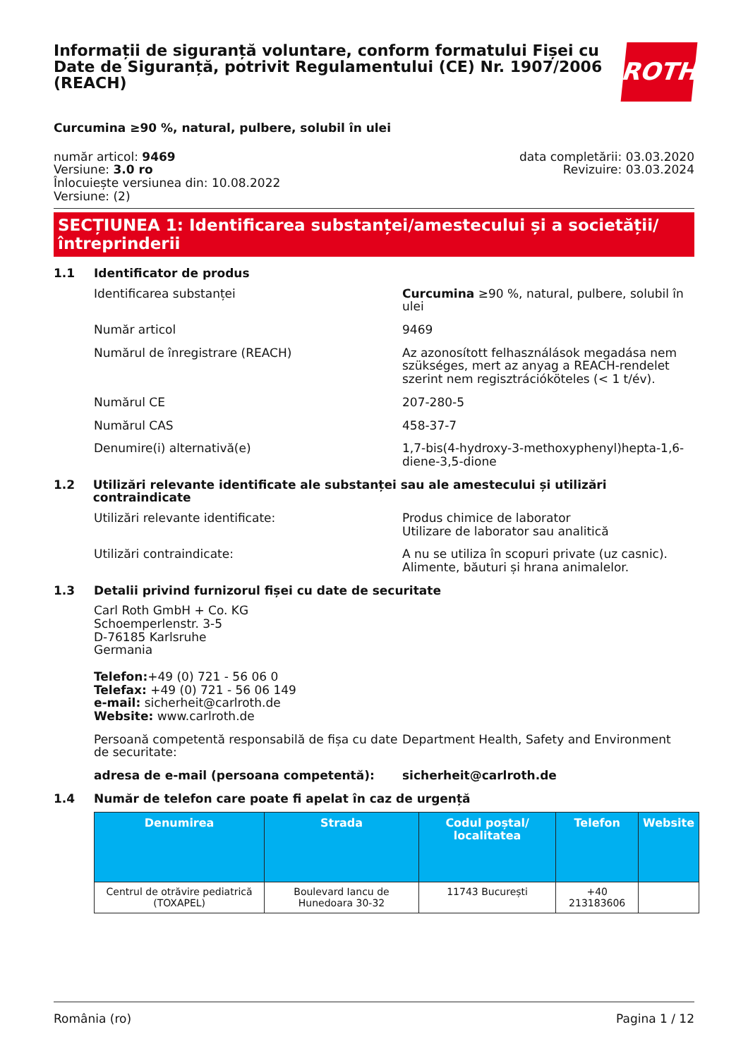Informații de siguranță voluntare, conform formatului Fișei cu Date de Siguranță, potrivit Regulamentului (CE) Nr. 1907/2006 (REACH)
ROTH
Curcumina ≥90 %, natural, pulbere, solubil în ulei
număr articol: 9469
Versiune: 3.0 ro
Înlocuiește versiunea din: 10.08.2022
Versiune: (2)
data completării: 03.03.2020
Revizuire: 03.03.2024
SECȚIUNEA 1: Identificarea substanței/amestecului și a societății/ întreprinderii
1.1 Identificator de produs
Identificarea substanței Curcumina ≥90 %, natural, pulbere, solubil în ulei
Număr articol 9469
Numărul de înregistrare (REACH) Az azonosított felhasználások megadása nem szükséges, mert az anyag a REACH-rendelet szerint nem regisztrációköteles (< 1 t/év).
Numărul CE 207-280-5
Numărul CAS 458-37-7
Denumire(i) alternativă(e) 1,7-bis(4-hydroxy-3-methoxyphenyl)hepta-1,6-diene-3,5-dione
1.2 Utilizări relevante identificate ale substanței sau ale amestecului și utilizări contraindicate
Utilizări relevante identificate: Produs chimice de laborator
Utilizare de laborator sau analitică
Utilizări contraindicate: A nu se utiliza în scopuri private (uz casnic).
Alimente, băuturi și hrana animalelor.
1.3 Detalii privind furnizorul fișei cu date de securitate
Carl Roth GmbH + Co. KG
Schoemperlenstr. 3-5
D-76185 Karlsruhe
Germania
Telefon:+49 (0) 721 - 56 06 0
Telefax: +49 (0) 721 - 56 06 149
e-mail: sicherheit@carlroth.de
Website: www.carlroth.de
Persoană competentă responsabilă de fișa cu date de securitate:
Department Health, Safety and Environment
adresa de e-mail (persoana competentă): sicherheit@carlroth.de
1.4 Număr de telefon care poate fi apelat în caz de urgență
| Denumirea | Strada | Codul poștal/ localitatea | Telefon | Website |
| --- | --- | --- | --- | --- |
| Centrul de otrăvire pediatrică (TOXAPEL) | Boulevard Iancu de Hunedoara 30-32 | 11743 București | +40 213183606 | |
România (ro) Pagina 1 / 12